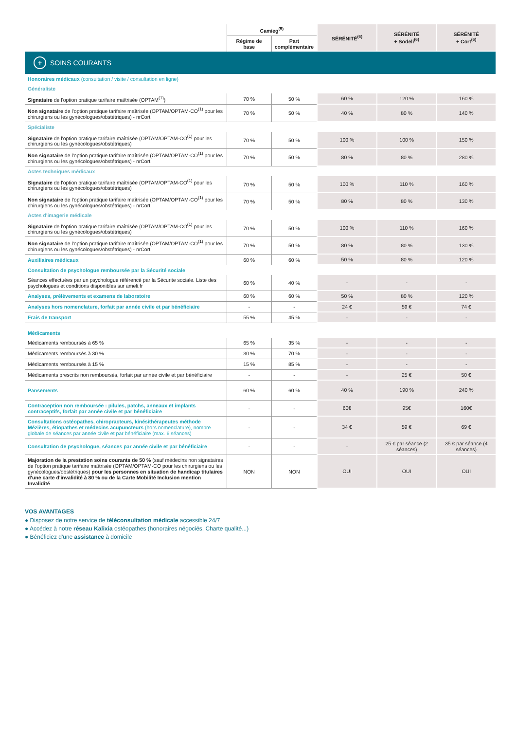| | Camieg<sup>(5)</sup> | | SÉRÉNITÉ<sup>(6)</sup> | SÉRÉNITÉ + Sodeli<sup>(6)</sup> | SÉRÉNITÉ + Cort<sup>(6)</sup> |
| --- | --- | --- | --- | --- | --- |
| | Régime de base | Part complémentaire | | | |
| + SOINS COURANTS | | | | | |
| Honoraires médicaux (consultation / visite / consultation en ligne) | | | | | |
| Généraliste | | | | | |
| Signataire de l'option pratique tarifaire maîtrisée (OPTAM<sup>(1)</sup>) | 70 % | 50 % | 60 % | 120 % | 160 % |
| Non signataire de l'option pratique tarifaire maîtrisée (OPTAM/OPTAM-CO<sup>(1)</sup> pour les chirurgiens ou les gynécologues/obstétriques) - nrCort | 70 % | 50 % | 40 % | 80 % | 140 % |
| Spécialiste | | | | | |
| Signataire de l'option pratique tarifaire maîtrisée (OPTAM/OPTAM-CO<sup>(1)</sup> pour les chirurgiens ou les gynécologues/obstétriques) | 70 % | 50 % | 100 % | 100 % | 150 % |
| Non signataire de l'option pratique tarifaire maîtrisée (OPTAM/OPTAM-CO<sup>(1)</sup> pour les chirurgiens ou les gynécologues/obstétriques) - nrCort | 70 % | 50 % | 80 % | 80 % | 280 % |
| Actes techniques médicaux | | | | | |
| Signataire de l'option pratique tarifaire maîtrisée (OPTAM/OPTAM-CO<sup>(1)</sup> pour les chirurgiens ou les gynécologues/obstétriques) | 70 % | 50 % | 100 % | 110 % | 160 % |
| Non signataire de l'option pratique tarifaire maîtrisée (OPTAM/OPTAM-CO<sup>(1)</sup> pour les chirurgiens ou les gynécologues/obstétriques) - nrCort | 70 % | 50 % | 80 % | 80 % | 130 % |
| Actes d'imagerie médicale | | | | | |
| Signataire de l'option pratique tarifaire maîtrisée (OPTAM/OPTAM-CO<sup>(1)</sup> pour les chirurgiens ou les gynécologues/obstétriques) | 70 % | 50 % | 100 % | 110 % | 160 % |
| Non signataire de l'option pratique tarifaire maîtrisée (OPTAM/OPTAM-CO<sup>(1)</sup> pour les chirurgiens ou les gynécologues/obstétriques) - nrCort | 70 % | 50 % | 80 % | 80 % | 130 % |
| Auxiliaires médicaux | 60 % | 60 % | 50 % | 80 % | 120 % |
| Consultation de psychologue remboursée par la Sécurité sociale | | | | | |
| Séances effectuées par un psychologue référencé par la Sécurite sociale. Liste des psychologues et conditions disponibles sur ameli.fr | 60 % | 40 % | - | - | - |
| Analyses, prélèvements et examens de laboratoire | 60 % | 60 % | 50 % | 80 % | 120 % |
| Analyses hors nomenclature, forfait par année civile et par bénéficiaire | - | - | 24 € | 59 € | 74 € |
| Frais de transport | 55 % | 45 % | - | - | - |
| Médicaments | | | | | |
| Médicaments remboursés à 65 % | 65 % | 35 % | - | - | - |
| Médicaments remboursés à 30 % | 30 % | 70 % | - | - | - |
| Médicaments remboursés à 15 % | 15 % | 85 % | - | - | - |
| Médicaments prescrits non remboursés, forfait par année civile et par bénéficiaire | - | - | - | 25 € | 50 € |
| Pansements | 60 % | 60 % | 40 % | 190 % | 240 % |
| Contraception non remboursée : pilules, patchs, anneaux et implants contraceptifs, forfait par année civile et par bénéficiaire | - | - | 60€ | 95€ | 160€ |
| Consultations ostéopathes, chiropracteurs, kinésithérapeutes méthode Mézières, étiopathes et médecins acupuncteurs (hors nomenclature), nombre globale de séances par année civile et par bénéficiaire (max. 6 séances) | - | - | 34 € | 59 € | 69 € |
| Consultation de psychologue, séances par année civile et par bénéficiaire | - | - | - | 25 € par séance (2 séances) | 35 € par séance (4 séances) |
| Majoration de la prestation soins courants de 50 % (sauf médecins non signataires de l'option pratique tarifaire maîtrisée (OPTAM/OPTAM-CO pour les chirurgiens ou les gynécologues/obstétriques) pour les personnes en situation de handicap titulaires d'une carte d'invalidité à 80 % ou de la Carte Mobilité Inclusion mention Invalidité | NON | NON | OUI | OUI | OUI |
VOS AVANTAGES
● Disposez de notre service de téléconsultation médicale accessible 24/7
● Accédez à notre réseau Kalixia ostéopathes (honoraires négociés, Charte qualité...)
● Bénéficiez d'une assistance à domicile